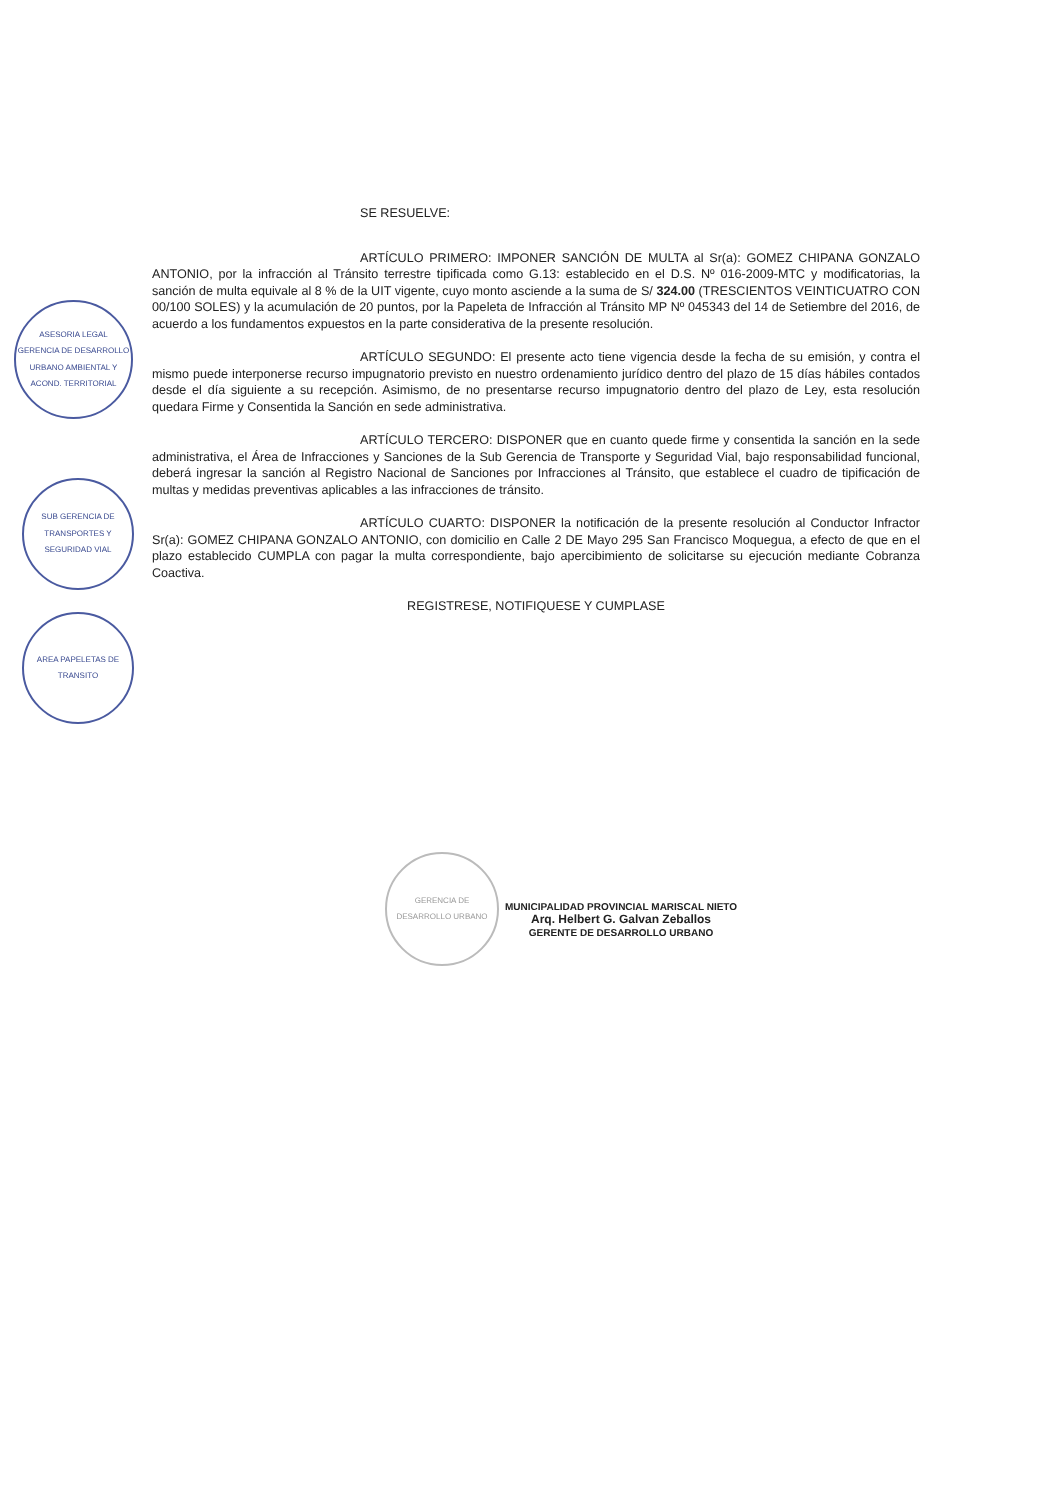ASESORIA LEGAL
GERENCIA DE DESARROLLO URBANO AMBIENTAL Y ACOND. TERRITORIAL
SUB GERENCIA DE TRANSPORTES Y SEGURIDAD VIAL
AREA PAPELETAS DE TRANSITO
GERENCIA DE DESARROLLO URBANO
SE RESUELVE:
ARTÍCULO PRIMERO: IMPONER SANCIÓN DE MULTA al Sr(a): GOMEZ CHIPANA GONZALO ANTONIO, por la infracción al Tránsito terrestre tipificada como G.13: establecido en el D.S. Nº 016-2009-MTC y modificatorias, la sanción de multa equivale al 8 % de la UIT vigente, cuyo monto asciende a la suma de S/ 324.00 (TRESCIENTOS VEINTICUATRO CON 00/100 SOLES) y la acumulación de 20 puntos, por la Papeleta de Infracción al Tránsito MP Nº 045343 del 14 de Setiembre del 2016, de acuerdo a los fundamentos expuestos en la parte considerativa de la presente resolución.
ARTÍCULO SEGUNDO: El presente acto tiene vigencia desde la fecha de su emisión, y contra el mismo puede interponerse recurso impugnatorio previsto en nuestro ordenamiento jurídico dentro del plazo de 15 días hábiles contados desde el día siguiente a su recepción. Asimismo, de no presentarse recurso impugnatorio dentro del plazo de Ley, esta resolución quedara Firme y Consentida la Sanción en sede administrativa.
ARTÍCULO TERCERO: DISPONER que en cuanto quede firme y consentida la sanción en la sede administrativa, el Área de Infracciones y Sanciones de la Sub Gerencia de Transporte y Seguridad Vial, bajo responsabilidad funcional, deberá ingresar la sanción al Registro Nacional de Sanciones por Infracciones al Tránsito, que establece el cuadro de tipificación de multas y medidas preventivas aplicables a las infracciones de tránsito.
ARTÍCULO CUARTO: DISPONER la notificación de la presente resolución al Conductor Infractor Sr(a): GOMEZ CHIPANA GONZALO ANTONIO, con domicilio en Calle 2 DE Mayo 295 San Francisco Moquegua, a efecto de que en el plazo establecido CUMPLA con pagar la multa correspondiente, bajo apercibimiento de solicitarse su ejecución mediante Cobranza Coactiva.
REGISTRESE, NOTIFIQUESE Y CUMPLASE
MUNICIPALIDAD PROVINCIAL MARISCAL NIETO
Arq. Helbert G. Galvan Zeballos
GERENTE DE DESARROLLO URBANO